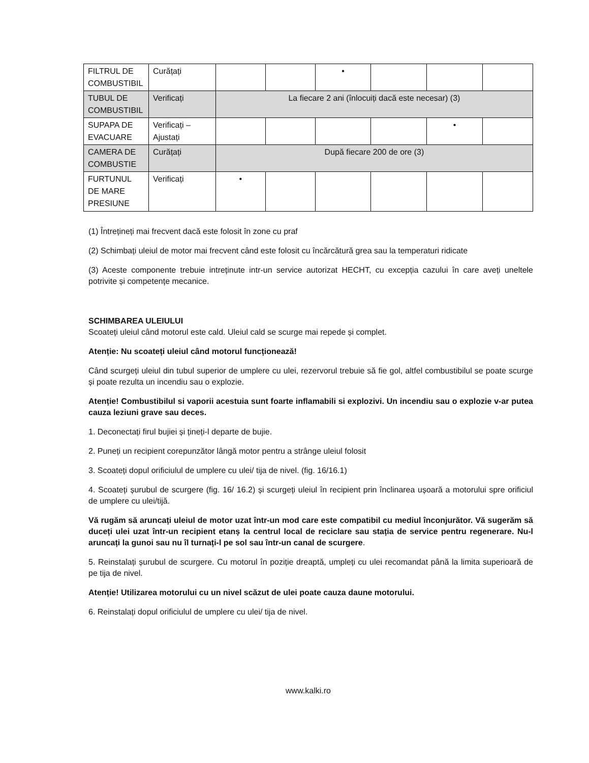| FILTRUL DE COMBUSTIBIL | Curățați | | | • | | | |
| TUBUL DE COMBUSTIBIL | Verificați | La fiecare 2 ani (înlocuiți dacă este necesar) (3) | | | | | |
| SUPAPA DE EVACUARE | Verificați – Ajustați | | | | | • | |
| CAMERA DE COMBUSTIE | Curățați | După fiecare 200 de ore (3) | | | | | |
| FURTUNUL DE MARE PRESIUNE | Verificați | • | | | | | |
(1) Întrețineți mai frecvent dacă este folosit în zone cu praf
(2) Schimbați uleiul de motor mai frecvent când este folosit cu încărcătură grea sau la temperaturi ridicate
(3) Aceste componente trebuie intreținute intr-un service autorizat HECHT, cu excepția cazului în care aveți uneltele potrivite și competențe mecanice.
SCHIMBAREA ULEIULUI
Scoateți uleiul când motorul este cald. Uleiul cald se scurge mai repede și complet.
Atenție: Nu scoateți uleiul când motorul funcționează!
Când scurgeți uleiul din tubul superior de umplere cu ulei, rezervorul trebuie să fie gol, altfel combustibilul se poate scurge și poate rezulta un incendiu sau o explozie.
Atenție! Combustibilul si vaporii acestuia sunt foarte inflamabili si explozivi. Un incendiu sau o explozie v-ar putea cauza leziuni grave sau deces.
1. Deconectați firul bujiei și țineți-l departe de bujie.
2. Puneți un recipient corepunzător lângă motor pentru a strânge uleiul folosit
3. Scoateți dopul orificiulul de umplere cu ulei/ tija de nivel. (fig. 16/16.1)
4. Scoateți șurubul de scurgere (fig. 16/ 16.2) și scurgeți uleiul în recipient prin înclinarea ușoară a motorului spre orificiul de umplere cu ulei/tijă.
Vă rugăm să aruncați uleiul de motor uzat într-un mod care este compatibil cu mediul înconjurător. Vă sugerăm să duceți ulei uzat într-un recipient etanș la centrul local de reciclare sau stația de service pentru regenerare. Nu-l aruncați la gunoi sau nu îl turnați-l pe sol sau într-un canal de scurgere.
5. Reinstalați șurubul de scurgere. Cu motorul în poziție dreaptă, umpleți cu ulei recomandat până la limita superioară de pe tija de nivel.
Atenție! Utilizarea motorului cu un nivel scăzut de ulei poate cauza daune motorului.
6. Reinstalați dopul orificiulul de umplere cu ulei/ tija de nivel.
www.kalki.ro